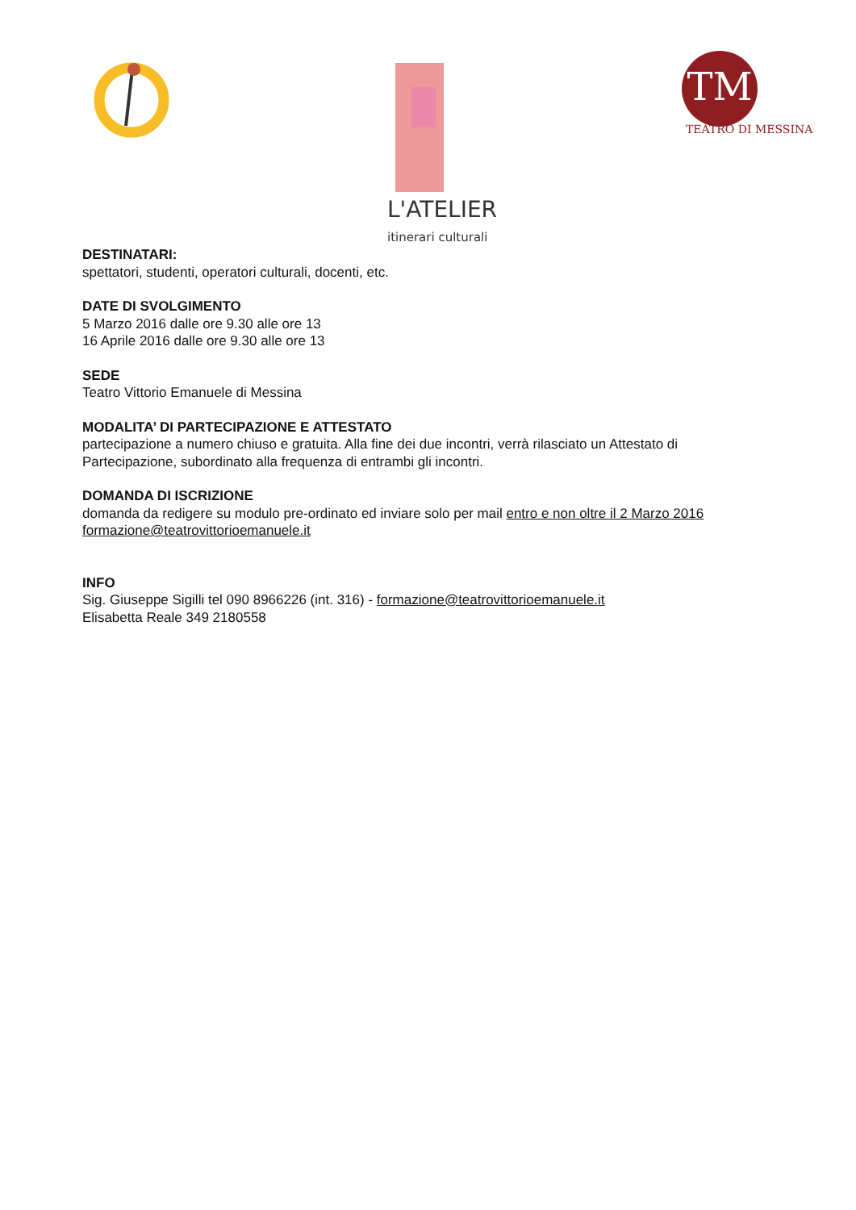L'ATELIER
itinerari culturali
TM
TEATRO DI MESSINA
DESTINATARI:
spettatori, studenti, operatori culturali, docenti, etc.
DATE DI SVOLGIMENTO
5 Marzo 2016 dalle ore 9.30 alle ore 13
16 Aprile 2016 dalle ore 9.30 alle ore 13
SEDE
Teatro Vittorio Emanuele di Messina
MODALITA’ DI PARTECIPAZIONE E ATTESTATO
partecipazione a numero chiuso e gratuita. Alla fine dei due incontri, verrà rilasciato un Attestato di Partecipazione, subordinato alla frequenza di entrambi gli incontri.
DOMANDA DI ISCRIZIONE
domanda da redigere su modulo pre-ordinato ed inviare solo per mail entro e non oltre il 2 Marzo 2016
formazione@teatrovittorioemanuele.it
INFO
Sig. Giuseppe Sigilli tel 090 8966226 (int. 316) - formazione@teatrovittorioemanuele.it
Elisabetta Reale 349 2180558